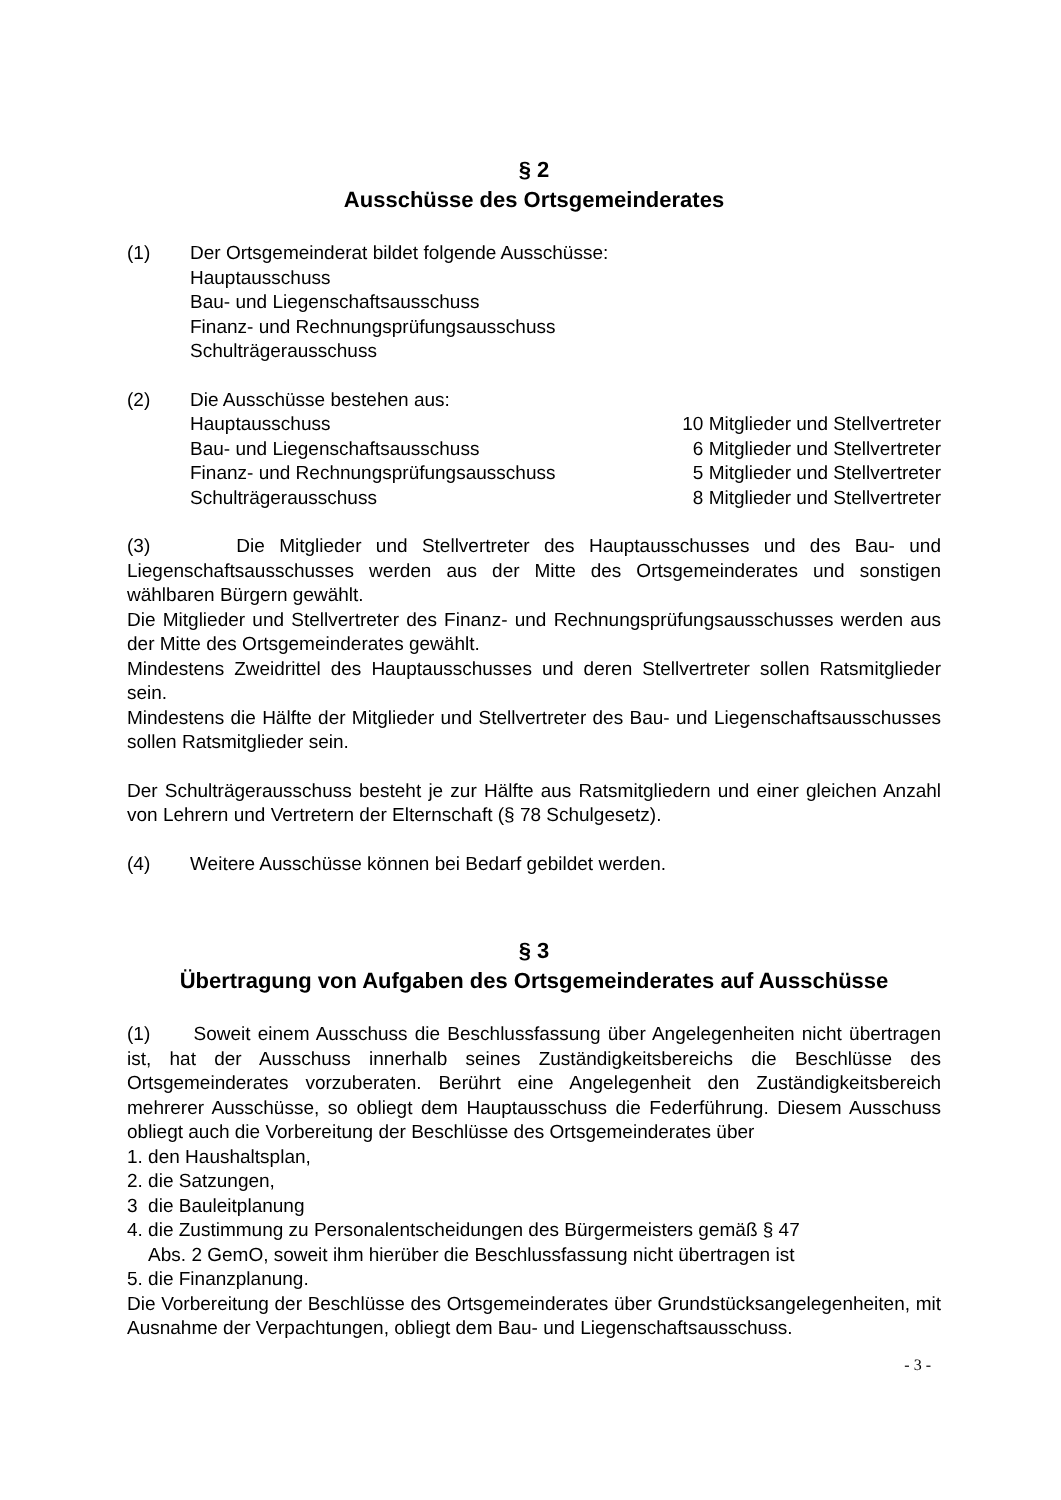§ 2
Ausschüsse des Ortsgemeinderates
(1) Der Ortsgemeinderat bildet folgende Ausschüsse:
Hauptausschuss
Bau- und Liegenschaftsausschuss
Finanz- und Rechnungsprüfungsausschuss
Schulträgerausschuss
(2) Die Ausschüsse bestehen aus:
Hauptausschuss 10 Mitglieder und Stellvertreter
Bau- und Liegenschaftsausschuss 6 Mitglieder und Stellvertreter
Finanz- und Rechnungsprüfungsausschuss 5 Mitglieder und Stellvertreter
Schulträgerausschuss 8 Mitglieder und Stellvertreter
(3) Die Mitglieder und Stellvertreter des Hauptausschusses und des Bau- und Liegenschaftsausschusses werden aus der Mitte des Ortsgemeinderates und sonstigen wählbaren Bürgern gewählt.
Die Mitglieder und Stellvertreter des Finanz- und Rechnungsprüfungsausschusses werden aus der Mitte des Ortsgemeinderates gewählt.
Mindestens Zweidrittel des Hauptausschusses und deren Stellvertreter sollen Ratsmitglieder sein.
Mindestens die Hälfte der Mitglieder und Stellvertreter des Bau- und Liegenschaftsausschusses sollen Ratsmitglieder sein.
Der Schulträgerausschuss besteht je zur Hälfte aus Ratsmitgliedern und einer gleichen Anzahl von Lehrern und Vertretern der Elternschaft (§ 78 Schulgesetz).
(4) Weitere Ausschüsse können bei Bedarf gebildet werden.
§ 3
Übertragung von Aufgaben des Ortsgemeinderates auf Ausschüsse
(1) Soweit einem Ausschuss die Beschlussfassung über Angelegenheiten nicht übertragen ist, hat der Ausschuss innerhalb seines Zuständigkeitsbereichs die Beschlüsse des Ortsgemeinderates vorzuberaten. Berührt eine Angelegenheit den Zuständigkeitsbereich mehrerer Ausschüsse, so obliegt dem Hauptausschuss die Federführung. Diesem Ausschuss obliegt auch die Vorbereitung der Beschlüsse des Ortsgemeinderates über
1. den Haushaltsplan,
2. die Satzungen,
3 die Bauleitplanung
4. die Zustimmung zu Personalentscheidungen des Bürgermeisters gemäß § 47
Abs. 2 GemO, soweit ihm hierüber die Beschlussfassung nicht übertragen ist
5. die Finanzplanung.
Die Vorbereitung der Beschlüsse des Ortsgemeinderates über Grundstücksangelegenheiten, mit Ausnahme der Verpachtungen, obliegt dem Bau- und Liegenschaftsausschuss.
- 3 -